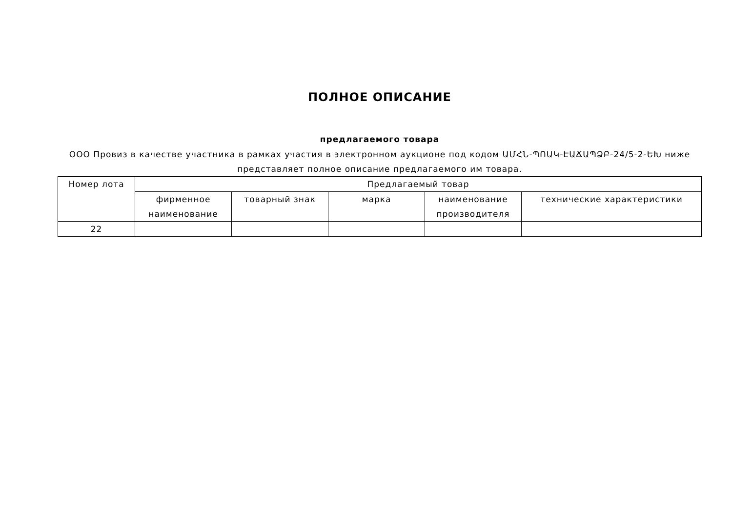ПОЛНОЕ ОПИСАНИЕ
предлагаемого товара
ООО Провиз в качестве участника в рамках участия в электронном аукционе под кодом ԱՄՀՆ-ՊՈԱԿ-ԷԱՃԱՊՁԲ-24/5-2-ԵԽ ниже представляет полное описание предлагаемого им товара.
| Номер лота | Предлагаемый товар | | | | |
| --- | --- | --- | --- | --- | --- |
| | фирменное наименование | товарный знак | марка | наименование производителя | технические характеристики |
| 22 | | | | | |